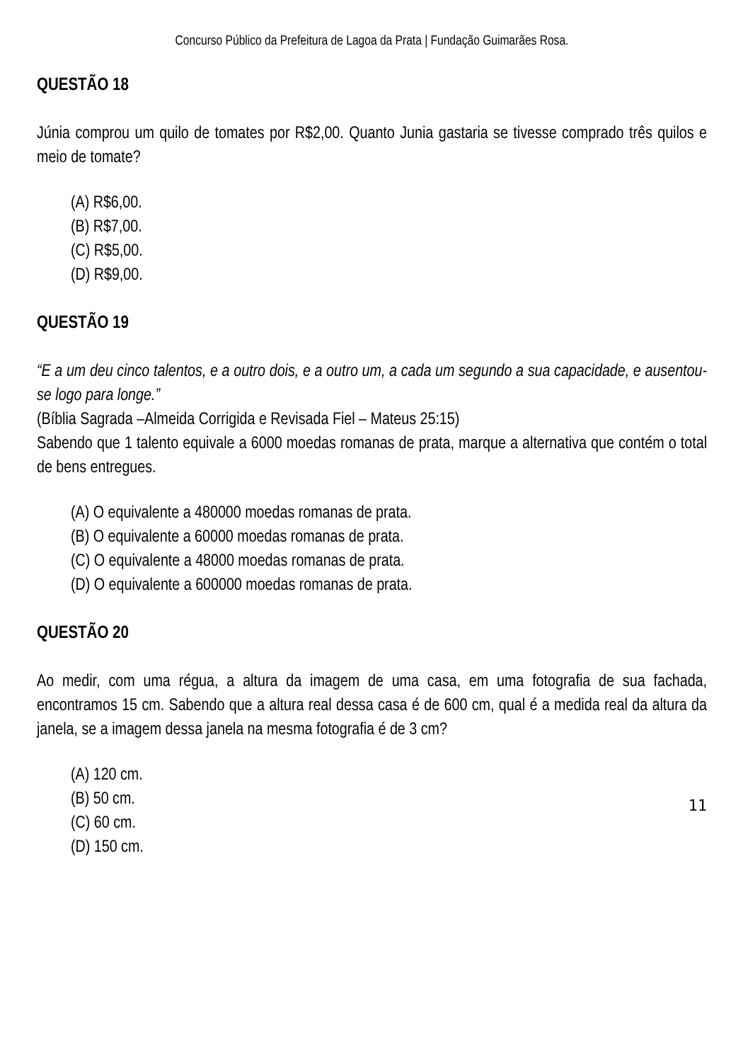Concurso Público da Prefeitura de Lagoa da Prata | Fundação Guimarães Rosa.
QUESTÃO 18
Júnia comprou um quilo de tomates por R$2,00. Quanto Junia gastaria se tivesse comprado três quilos e meio de tomate?
(A) R$6,00.
(B) R$7,00.
(C) R$5,00.
(D) R$9,00.
QUESTÃO 19
“E a um deu cinco talentos, e a outro dois, e a outro um, a cada um segundo a sua capacidade, e ausentou-se logo para longe.”
(Bíblia Sagrada –Almeida Corrigida e Revisada Fiel – Mateus 25:15)
Sabendo que 1 talento equivale a 6000 moedas romanas de prata, marque a alternativa que contém o total de bens entregues.
(A) O equivalente a 480000 moedas romanas de prata.
(B) O equivalente a 60000 moedas romanas de prata.
(C) O equivalente a 48000 moedas romanas de prata.
(D) O equivalente a 600000 moedas romanas de prata.
QUESTÃO 20
Ao medir, com uma régua, a altura da imagem de uma casa, em uma fotografia de sua fachada, encontramos 15 cm. Sabendo que a altura real dessa casa é de 600 cm, qual é a medida real da altura da janela, se a imagem dessa janela na mesma fotografia é de 3 cm?
(A) 120 cm.
(B) 50 cm.
(C) 60 cm.
(D) 150 cm.
11